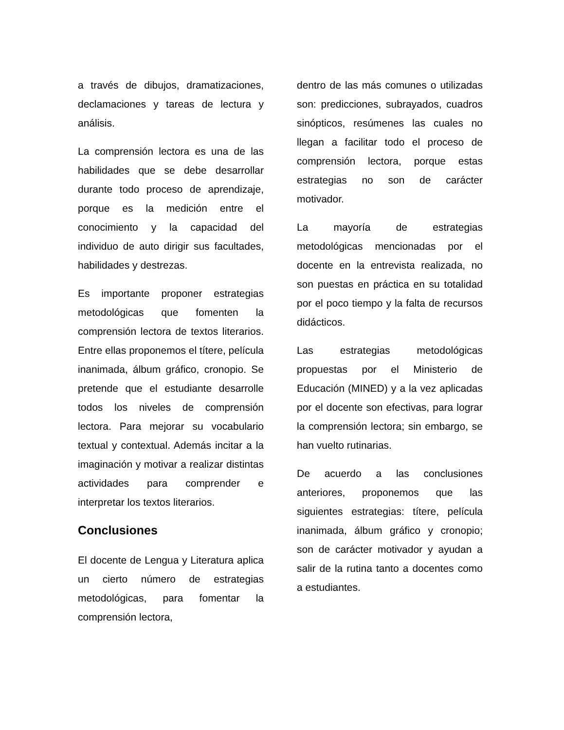a través de dibujos, dramatizaciones, declamaciones y tareas de lectura y análisis.
La comprensión lectora es una de las habilidades que se debe desarrollar durante todo proceso de aprendizaje, porque es la medición entre el conocimiento y la capacidad del individuo de auto dirigir sus facultades, habilidades y destrezas.
Es importante proponer estrategias metodológicas que fomenten la comprensión lectora de textos literarios. Entre ellas proponemos el títere, película inanimada, álbum gráfico, cronopio. Se pretende que el estudiante desarrolle todos los niveles de comprensión lectora. Para mejorar su vocabulario textual y contextual. Además incitar a la imaginación y motivar a realizar distintas actividades para comprender e interpretar los textos literarios.
Conclusiones
El docente de Lengua y Literatura aplica un cierto número de estrategias metodológicas, para fomentar la comprensión lectora,
dentro de las más comunes o utilizadas son: predicciones, subrayados, cuadros sinópticos, resúmenes las cuales no llegan a facilitar todo el proceso de comprensión lectora, porque estas estrategias no son de carácter motivador.
La mayoría de estrategias metodológicas mencionadas por el docente en la entrevista realizada, no son puestas en práctica en su totalidad por el poco tiempo y la falta de recursos didácticos.
Las estrategias metodológicas propuestas por el Ministerio de Educación (MINED) y a la vez aplicadas por el docente son efectivas, para lograr la comprensión lectora; sin embargo, se han vuelto rutinarias.
De acuerdo a las conclusiones anteriores, proponemos que las siguientes estrategias: títere, película inanimada, álbum gráfico y cronopio; son de carácter motivador y ayudan a salir de la rutina tanto a docentes como a estudiantes.